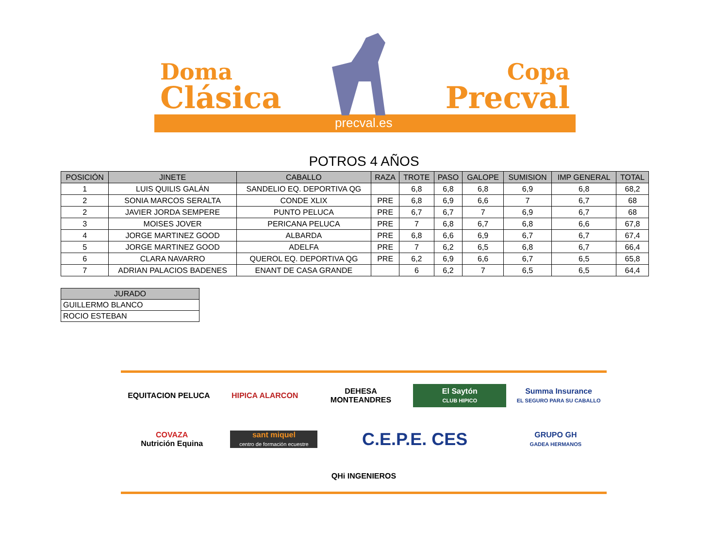Doma
Clásica
Copa
Precval
precval.es
POTROS 4 AÑOS
| POSICIÓN | JINETE | CABALLO | RAZA | TROTE | PASO | GALOPE | SUMISION | IMP GENERAL | TOTAL |
| --- | --- | --- | --- | --- | --- | --- | --- | --- | --- |
| 1 | LUIS QUILIS GALÁN | SANDELIO EQ. DEPORTIVA QG | | 6,8 | 6,8 | 6,8 | 6,9 | 6,8 | 68,2 |
| 2 | SONIA MARCOS SERALTA | CONDE XLIX | PRE | 6,8 | 6,9 | 6,6 | 7 | 6,7 | 68 |
| 2 | JAVIER JORDA SEMPERE | PUNTO PELUCA | PRE | 6,7 | 6,7 | 7 | 6,9 | 6,7 | 68 |
| 3 | MOISES JOVER | PERICANA PELUCA | PRE | 7 | 6,8 | 6,7 | 6,8 | 6,6 | 67,8 |
| 4 | JORGE MARTINEZ GOOD | ALBARDA | PRE | 6,8 | 6,6 | 6,9 | 6,7 | 6,7 | 67,4 |
| 5 | JORGE MARTINEZ GOOD | ADELFA | PRE | 7 | 6,2 | 6,5 | 6,8 | 6,7 | 66,4 |
| 6 | CLARA NAVARRO | QUEROL EQ. DEPORTIVA QG | PRE | 6,2 | 6,9 | 6,6 | 6,7 | 6,5 | 65,8 |
| 7 | ADRIAN PALACIOS BADENES | ENANT DE CASA GRANDE | | 6 | 6,2 | 7 | 6,5 | 6,5 | 64,4 |
| JURADO |
| --- |
| GUILLERMO BLANCO |
| ROCIO ESTEBAN |
EQUITACION PELUCA
HIPICA ALARCON
DEHESA MONTEANDRES
El Saytón
CLUB HIPICO
Summa Insurance
EL SEGURO PARA SU CABALLO
COVAZA
Nutrición Equina
sant miquel
centro de formación ecuestre
C.E.P.E. CES
GRUPO GH
GADEA HERMANOS
QHi INGENIEROS